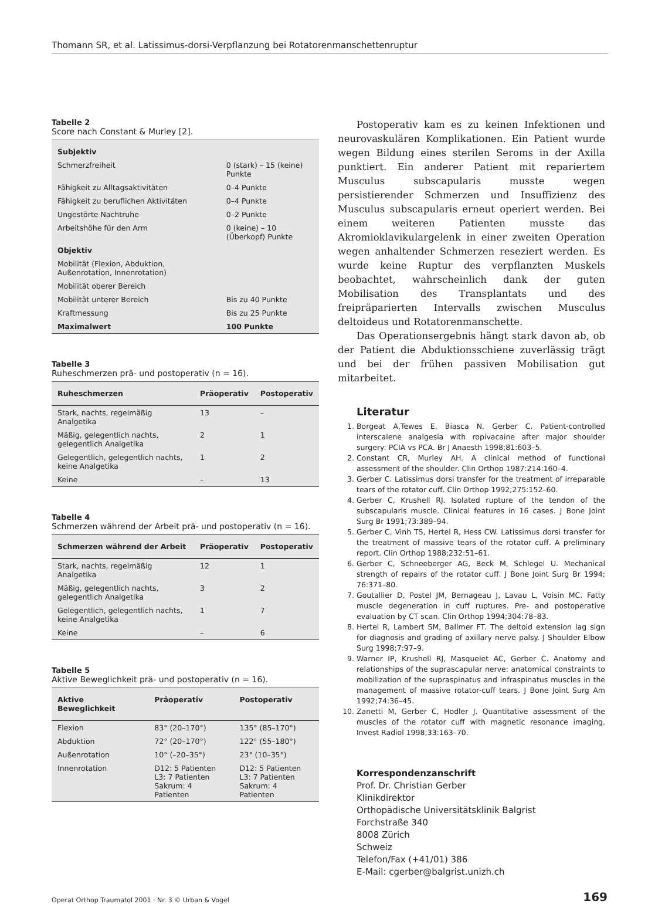Thomann SR, et al. Latissimus-dorsi-Verpflanzung bei Rotatorenmanschettenruptur
Tabelle 2
Score nach Constant & Murley [2].
| Subjektiv | |
| Schmerzfreiheit | 0 (stark) – 15 (keine) Punkte |
| Fähigkeit zu Alltagsaktivitäten | 0–4 Punkte |
| Fähigkeit zu beruflichen Aktivitäten | 0–4 Punkte |
| Ungestörte Nachtruhe | 0–2 Punkte |
| Arbeitshöhe für den Arm | 0 (keine) – 10 (Überkopf) Punkte |
| Objektiv | |
| Mobilität (Flexion, Abduktion, Außenrotation, Innenrotation) | |
| Mobilität oberer Bereich | |
| Mobilität unterer Bereich | Bis zu 40 Punkte |
| Kraftmessung | Bis zu 25 Punkte |
| Maximalwert | 100 Punkte |
Tabelle 3
Ruheschmerzen prä- und postoperativ (n = 16).
| Ruheschmerzen | Präoperativ | Postoperativ |
| --- | --- | --- |
| Stark, nachts, regelmäßig Analgetika | 13 | – |
| Mäßig, gelegentlich nachts, gelegentlich Analgetika | 2 | 1 |
| Gelegentlich, gelegentlich nachts, keine Analgetika | 1 | 2 |
| Keine | – | 13 |
Tabelle 4
Schmerzen während der Arbeit prä- und postoperativ (n = 16).
| Schmerzen während der Arbeit | Präoperativ | Postoperativ |
| --- | --- | --- |
| Stark, nachts, regelmäßig Analgetika | 12 | 1 |
| Mäßig, gelegentlich nachts, gelegentlich Analgetika | 3 | 2 |
| Gelegentlich, gelegentlich nachts, keine Analgetika | 1 | 7 |
| Keine | – | 6 |
Tabelle 5
Aktive Beweglichkeit prä- und postoperativ (n = 16).
| Aktive Beweglichkeit | Präoperativ | Postoperativ |
| --- | --- | --- |
| Flexion | 83° (20–170°) | 135° (85–170°) |
| Abduktion | 72° (20–170°) | 122° (55–180°) |
| Außenrotation | 10° (–20–35°) | 23° (10–35°) |
| Innenrotation | D12: 5 Patienten L3: 7 Patienten Sakrum: 4 Patienten | D12: 5 Patienten L3: 7 Patienten Sakrum: 4 Patienten |
Postoperativ kam es zu keinen Infektionen und neurovaskulären Komplikationen. Ein Patient wurde wegen Bildung eines sterilen Seroms in der Axilla punktiert. Ein anderer Patient mit repariertem Musculus subscapularis musste wegen persistierender Schmerzen und Insuffizienz des Musculus subscapularis erneut operiert werden. Bei einem weiteren Patienten musste das Akromioklavikulargelenk in einer zweiten Operation wegen anhaltender Schmerzen reseziert werden. Es wurde keine Ruptur des verpflanzten Muskels beobachtet, wahrscheinlich dank der guten Mobilisation des Transplantats und des freipräparierten Intervalls zwischen Musculus deltoideus und Rotatorenmanschette.
Das Operationsergebnis hängt stark davon ab, ob der Patient die Abduktionsschiene zuverlässig trägt und bei der frühen passiven Mobilisation gut mitarbeitet.
Literatur
1. Borgeat A,Tewes E, Biasca N, Gerber C. Patient-controlled interscalene analgesia with ropivacaine after major shoulder surgery: PCIA vs PCA. Br J Anaesth 1998;81:603–5.
2. Constant CR, Murley AH. A clinical method of functional assessment of the shoulder. Clin Orthop 1987:214:160–4.
3. Gerber C. Latissimus dorsi transfer for the treatment of irreparable tears of the rotator cuff. Clin Orthop 1992;275:152–60.
4. Gerber C, Krushell RJ. Isolated rupture of the tendon of the subscapularis muscle. Clinical features in 16 cases. J Bone Joint Surg Br 1991;73:389–94.
5. Gerber C, Vinh TS, Hertel R, Hess CW. Latissimus dorsi transfer for the treatment of massive tears of the rotator cuff. A preliminary report. Clin Orthop 1988;232:51–61.
6. Gerber C, Schneeberger AG, Beck M, Schlegel U. Mechanical strength of repairs of the rotator cuff. J Bone Joint Surg Br 1994; 76:371–80.
7. Goutallier D, Postel JM, Bernageau J, Lavau L, Voisin MC. Fatty muscle degeneration in cuff ruptures. Pre- and postoperative evaluation by CT scan. Clin Orthop 1994;304:78–83.
8. Hertel R, Lambert SM, Ballmer FT. The deltoid extension lag sign for diagnosis and grading of axillary nerve palsy. J Shoulder Elbow Surg 1998;7:97–9.
9. Warner IP, Krushell RJ, Masquelet AC, Gerber C. Anatomy and relationships of the suprascapular nerve: anatomical constraints to mobilization of the supraspinatus and infraspinatus muscles in the management of massive rotator-cuff tears. J Bone Joint Surg Am 1992;74:36–45.
10. Zanetti M, Gerber C, Hodler J. Quantitative assessment of the muscles of the rotator cuff with magnetic resonance imaging. Invest Radiol 1998;33:163–70.
Korrespondenzanschrift
Prof. Dr. Christian Gerber
Klinikdirektor
Orthopädische Universitätsklinik Balgrist
Forchstraße 340
8008 Zürich
Schweiz
Telefon/Fax (+41/01) 386
E-Mail: cgerber@balgrist.unizh.ch
Operat Orthop Traumatol 2001 · Nr. 3 © Urban & Vogel 169